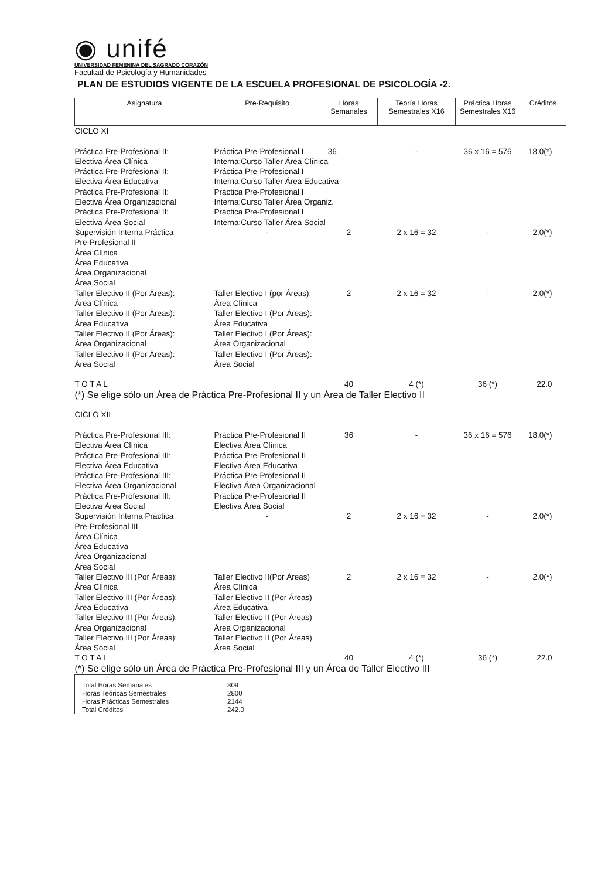◉ unifé
UNIVERSIDAD FEMENINA DEL SAGRADO CORAZÓN
Facultad de Psicología y Humanidades
PLAN DE ESTUDIOS VIGENTE DE LA ESCUELA PROFESIONAL DE PSICOLOGÍA -2.
| Asignatura | Pre-Requisito | Horas Semanales | Teoría Horas Semestrales X16 | Práctica Horas Semestrales X16 | Créditos |
| --- | --- | --- | --- | --- | --- |
| CICLO XI | | | | | |
| Práctica Pre-Profesional II: Electiva Área Clínica Práctica Pre-Profesional II: Electiva Área Educativa Práctica Pre-Profesional II: Electiva Área Organizacional Práctica Pre-Profesional II: Electiva Área Social | Práctica Pre-Profesional I 36 Interna:Curso Taller Área Clínica Práctica Pre-Profesional I Interna:Curso Taller Área Educativa Práctica Pre-Profesional I Interna:Curso Taller Área Organiz. Práctica Pre-Profesional I Interna:Curso Taller Área Social | | - | 36 x 16 = 576 | 18.0(*) |
| Supervisión Interna Práctica Pre-Profesional II Área Clínica Área Educativa Área Organizacional Área Social | - | 2 | 2 x 16 = 32 | - | 2.0(*) |
| Taller Electivo II (Por Áreas): Área Clínica Taller Electivo II (Por Áreas): Área Educativa Taller Electivo II (Por Áreas): Área Organizacional Taller Electivo II (Por Áreas): Área Social | Taller Electivo I (por Áreas): Área Clínica Taller Electivo I (Por Áreas): Área Educativa Taller Electivo I (Por Áreas): Área Organizacional Taller Electivo I (Por Áreas): Área Social | 2 | 2 x 16 = 32 | - | 2.0(*) |
| T O T A L | | 40 | 4 (*) | 36 (*) | 22.0 |
| (*) Se elige sólo un Área de Práctica Pre-Profesional II y un Área de Taller Electivo II | | | | | |
| CICLO XII | | | | | |
| Práctica Pre-Profesional III: Electiva Área Clínica Práctica Pre-Profesional III: Electiva Área Educativa Práctica Pre-Profesional III: Electiva Área Organizacional Práctica Pre-Profesional III: Electiva Área Social | Práctica Pre-Profesional II Electiva Área Clínica Práctica Pre-Profesional II Electiva Área Educativa Práctica Pre-Profesional II Electiva Área Organizacional Práctica Pre-Profesional II Electiva Área Social | 36 | - | 36 x 16 = 576 | 18.0(*) |
| Supervisión Interna Práctica Pre-Profesional III Área Clínica Área Educativa Área Organizacional Área Social | - | 2 | 2 x 16 = 32 | - | 2.0(*) |
| Taller Electivo III (Por Áreas): Área Clínica Taller Electivo III (Por Áreas): Área Educativa Taller Electivo III (Por Áreas): Área Organizacional Taller Electivo III (Por Áreas): Área Social | Taller Electivo II(Por Áreas) Área Clínica Taller Electivo II (Por Áreas) Área Educativa Taller Electivo II (Por Áreas) Área Organizacional Taller Electivo II (Por Áreas) Área Social | 2 | 2 x 16 = 32 | - | 2.0(*) |
| T O T A L | | 40 | 4 (*) | 36 (*) | 22.0 |
| (*) Se elige sólo un Área de Práctica Pre-Profesional III y un Área de Taller Electivo III | | | | | |
| Total Horas Semanales | 309 |
| Horas Teóricas Semestrales | 2800 |
| Horas Prácticas Semestrales | 2144 |
| Total Créditos | 242.0 |